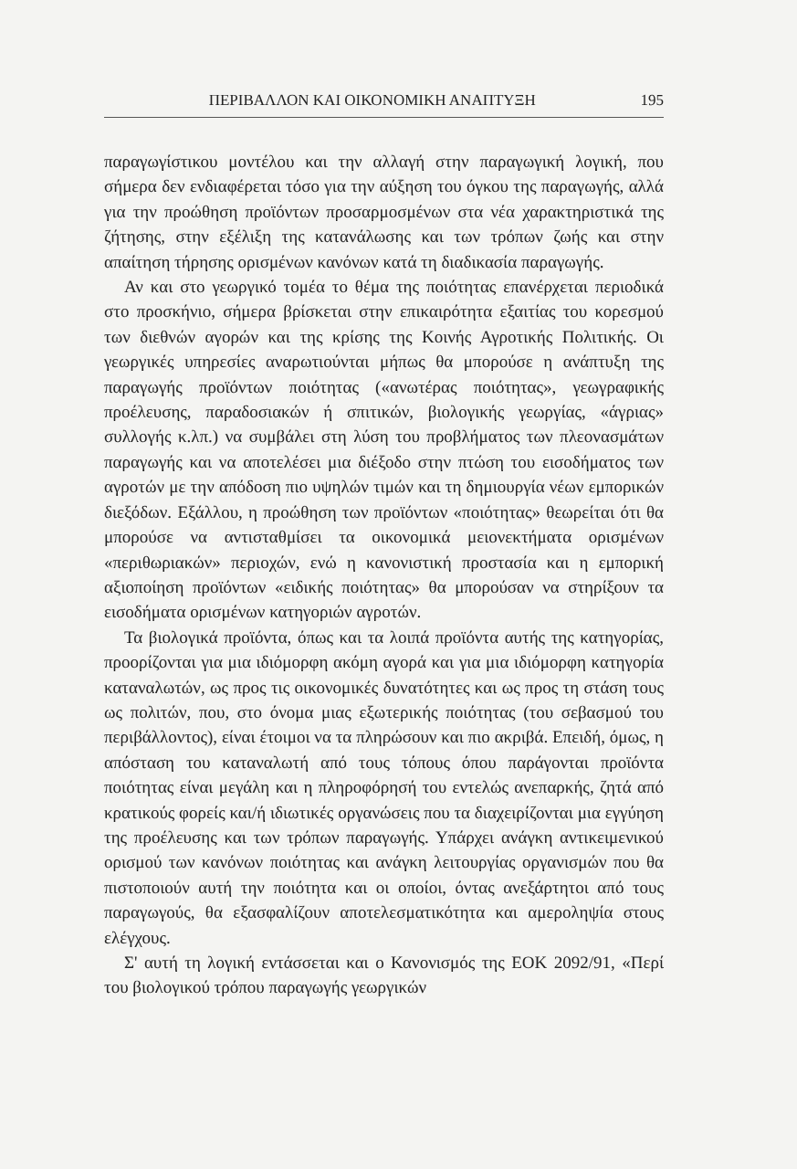ΠΕΡΙΒΑΛΛΟΝ ΚΑΙ ΟΙΚΟΝΟΜΙΚΗ ΑΝΑΠΤΥΞΗ 195
παραγωγίστικου μοντέλου και την αλλαγή στην παραγωγική λογική, που σήμερα δεν ενδιαφέρεται τόσο για την αύξηση του όγκου της παραγωγής, αλλά για την προώθηση προϊόντων προσαρμοσμένων στα νέα χαρακτηριστικά της ζήτησης, στην εξέλιξη της κατανάλωσης και των τρόπων ζωής και στην απαίτηση τήρησης ορισμένων κανόνων κατά τη διαδικασία παραγωγής.
Αν και στο γεωργικό τομέα το θέμα της ποιότητας επανέρχεται περιοδικά στο προσκήνιο, σήμερα βρίσκεται στην επικαιρότητα εξαιτίας του κορεσμού των διεθνών αγορών και της κρίσης της Κοινής Αγροτικής Πολιτικής. Οι γεωργικές υπηρεσίες αναρωτιούνται μήπως θα μπορούσε η ανάπτυξη της παραγωγής προϊόντων ποιότητας («ανωτέρας ποιότητας», γεωγραφικής προέλευσης, παραδοσιακών ή σπιτικών, βιολογικής γεωργίας, «άγριας» συλλογής κ.λπ.) να συμβάλει στη λύση του προβλήματος των πλεονασμάτων παραγωγής και να αποτελέσει μια διέξοδο στην πτώση του εισοδήματος των αγροτών με την απόδοση πιο υψηλών τιμών και τη δημιουργία νέων εμπορικών διεξόδων. Εξάλλου, η προώθηση των προϊόντων «ποιότητας» θεωρείται ότι θα μπορούσε να αντισταθμίσει τα οικονομικά μειονεκτήματα ορισμένων «περιθωριακών» περιοχών, ενώ η κανονιστική προστασία και η εμπορική αξιοποίηση προϊόντων «ειδικής ποιότητας» θα μπορούσαν να στηρίξουν τα εισοδήματα ορισμένων κατηγοριών αγροτών.
Τα βιολογικά προϊόντα, όπως και τα λοιπά προϊόντα αυτής της κατηγορίας, προορίζονται για μια ιδιόμορφη ακόμη αγορά και για μια ιδιόμορφη κατηγορία καταναλωτών, ως προς τις οικονομικές δυνατότητες και ως προς τη στάση τους ως πολιτών, που, στο όνομα μιας εξωτερικής ποιότητας (του σεβασμού του περιβάλλοντος), είναι έτοιμοι να τα πληρώσουν και πιο ακριβά. Επειδή, όμως, η απόσταση του καταναλωτή από τους τόπους όπου παράγονται προϊόντα ποιότητας είναι μεγάλη και η πληροφόρησή του εντελώς ανεπαρκής, ζητά από κρατικούς φορείς και/ή ιδιωτικές οργανώσεις που τα διαχειρίζονται μια εγγύηση της προέλευσης και των τρόπων παραγωγής. Υπάρχει ανάγκη αντικειμενικού ορισμού των κανόνων ποιότητας και ανάγκη λειτουργίας οργανισμών που θα πιστοποιούν αυτή την ποιότητα και οι οποίοι, όντας ανεξάρτητοι από τους παραγωγούς, θα εξασφαλίζουν αποτελεσματικότητα και αμεροληψία στους ελέγχους.
Σ' αυτή τη λογική εντάσσεται και ο Κανονισμός της ΕΟΚ 2092/91, «Περί του βιολογικού τρόπου παραγωγής γεωργικών